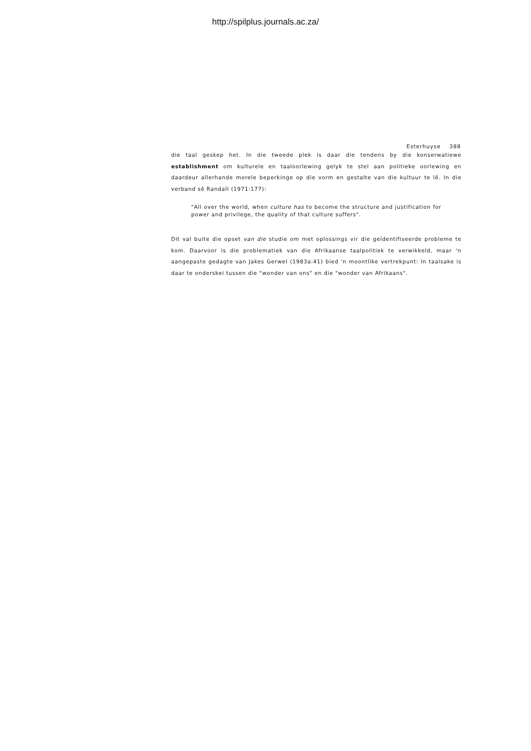http://spilplus.journals.ac.za/
Esterhuyse 388
die taal geskep het. In die tweede plek is daar die tendens by die konser­watiewe establishment om kulturele en taaloorlewing gelyk te stel aan politieke oorlewing en daardeur allerhande morele beperkinge op die vorm en gestalte van die kultuur te lê. In die verband sê Randall (1971:177):
"All over the world, when culture has to become the structure and justification for power and privilege, the quality of that culture suffers".
Dit val buite die opset van die studie om met oplossings vir die geïdenti­fiseerde probleme te kom. Daarvoor is die problematiek van die Afrikaanse taalpolitiek te verwikkeld, maar 'n aangepaste gedagte van Jakes Gerwel (1983a:41) bied 'n moontlike vertrekpunt: In taalsake is daar te onderskei tussen die "wonder van ons" en die "wonder van Afrikaans".